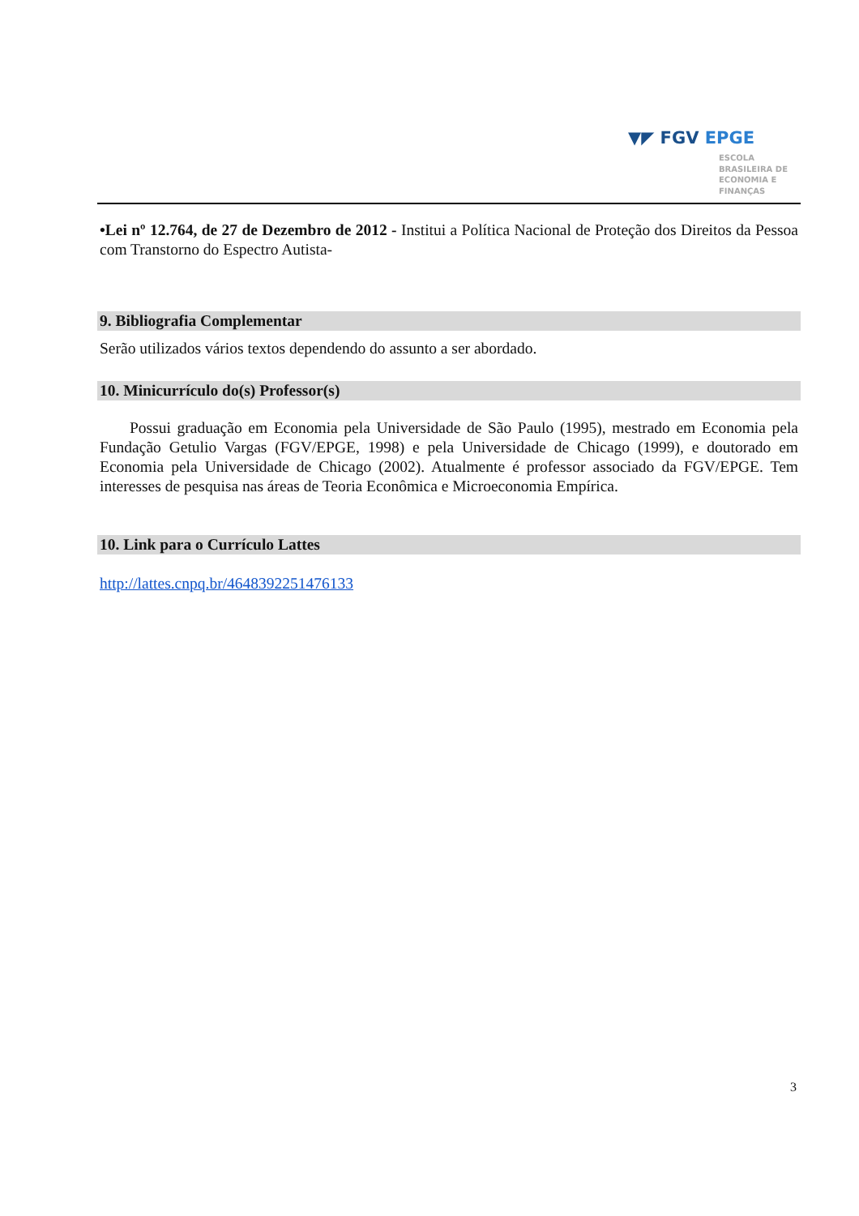▼◤ FGV EPGE
ESCOLA
BRASILEIRA DE
ECONOMIA E
FINANÇAS
•Lei nº 12.764, de 27 de Dezembro de 2012 - Institui a Política Nacional de Proteção dos Direitos da Pessoa com Transtorno do Espectro Autista-
9. Bibliografia Complementar
Serão utilizados vários textos dependendo do assunto a ser abordado.
10. Minicurrículo do(s) Professor(s)
Possui graduação em Economia pela Universidade de São Paulo (1995), mestrado em Economia pela Fundação Getulio Vargas (FGV/EPGE, 1998) e pela Universidade de Chicago (1999), e doutorado em Economia pela Universidade de Chicago (2002). Atualmente é professor associado da FGV/EPGE. Tem interesses de pesquisa nas áreas de Teoria Econômica e Microeconomia Empírica.
10. Link para o Currículo Lattes
http://lattes.cnpq.br/4648392251476133
3